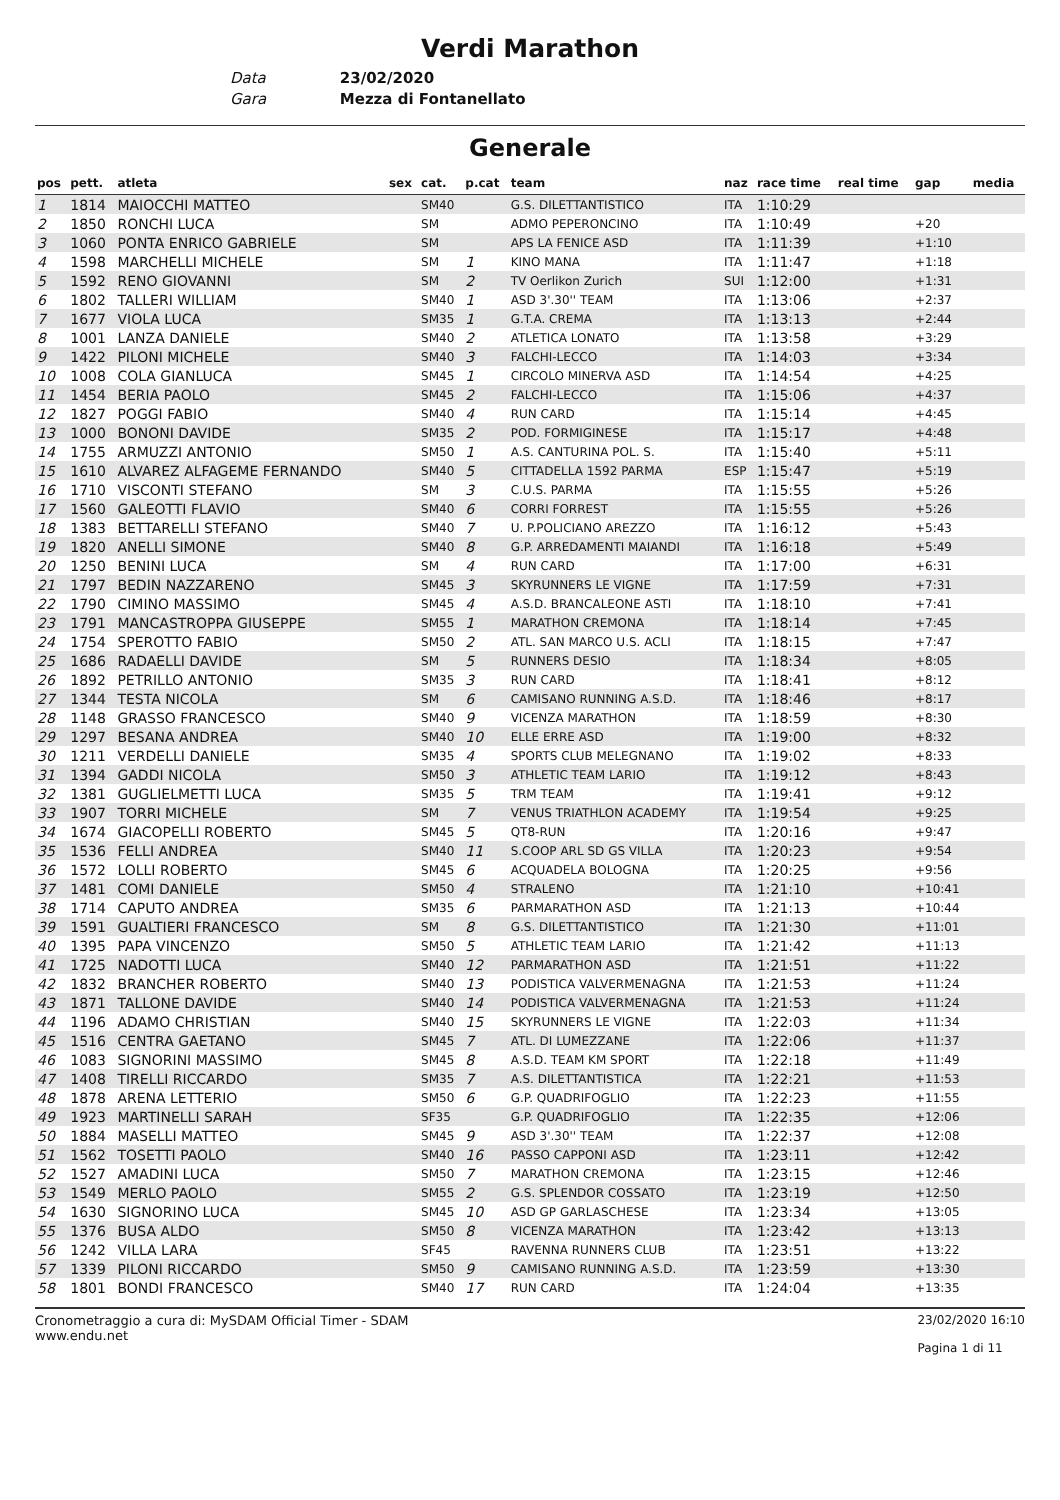Verdi Marathon
Data 23/02/2020
Gara Mezza di Fontanellato
Generale
| pos | pett. | atleta | sex | cat. | p.cat | team | naz | race time | real time | gap | media |
| --- | --- | --- | --- | --- | --- | --- | --- | --- | --- | --- | --- |
| 1 | 1814 | MAIOCCHI MATTEO | | SM40 | | G.S. DILETTANTISTICO | ITA | 1:10:29 | | | |
| 2 | 1850 | RONCHI LUCA | | SM | | ADMO PEPERONCINO | ITA | 1:10:49 | | +20 | |
| 3 | 1060 | PONTA ENRICO GABRIELE | | SM | | APS LA FENICE ASD | ITA | 1:11:39 | | +1:10 | |
| 4 | 1598 | MARCHELLI MICHELE | | SM | 1 | KINO MANA | ITA | 1:11:47 | | +1:18 | |
| 5 | 1592 | RENO GIOVANNI | | SM | 2 | TV Oerlikon Zurich | SUI | 1:12:00 | | +1:31 | |
| 6 | 1802 | TALLERI WILLIAM | | SM40 | 1 | ASD 3'.30'' TEAM | ITA | 1:13:06 | | +2:37 | |
| 7 | 1677 | VIOLA LUCA | | SM35 | 1 | G.T.A. CREMA | ITA | 1:13:13 | | +2:44 | |
| 8 | 1001 | LANZA DANIELE | | SM40 | 2 | ATLETICA LONATO | ITA | 1:13:58 | | +3:29 | |
| 9 | 1422 | PILONI MICHELE | | SM40 | 3 | FALCHI-LECCO | ITA | 1:14:03 | | +3:34 | |
| 10 | 1008 | COLA GIANLUCA | | SM45 | 1 | CIRCOLO MINERVA ASD | ITA | 1:14:54 | | +4:25 | |
| 11 | 1454 | BERIA PAOLO | | SM45 | 2 | FALCHI-LECCO | ITA | 1:15:06 | | +4:37 | |
| 12 | 1827 | POGGI FABIO | | SM40 | 4 | RUN CARD | ITA | 1:15:14 | | +4:45 | |
| 13 | 1000 | BONONI DAVIDE | | SM35 | 2 | POD. FORMIGINESE | ITA | 1:15:17 | | +4:48 | |
| 14 | 1755 | ARMUZZI ANTONIO | | SM50 | 1 | A.S. CANTURINA POL. S. | ITA | 1:15:40 | | +5:11 | |
| 15 | 1610 | ALVAREZ ALFAGEME FERNANDO | | SM40 | 5 | CITTADELLA 1592 PARMA | ESP | 1:15:47 | | +5:19 | |
| 16 | 1710 | VISCONTI STEFANO | | SM | 3 | C.U.S. PARMA | ITA | 1:15:55 | | +5:26 | |
| 17 | 1560 | GALEOTTI FLAVIO | | SM40 | 6 | CORRI FORREST | ITA | 1:15:55 | | +5:26 | |
| 18 | 1383 | BETTARELLI STEFANO | | SM40 | 7 | U. P.POLICIANO AREZZO | ITA | 1:16:12 | | +5:43 | |
| 19 | 1820 | ANELLI SIMONE | | SM40 | 8 | G.P. ARREDAMENTI MAIANDI | ITA | 1:16:18 | | +5:49 | |
| 20 | 1250 | BENINI LUCA | | SM | 4 | RUN CARD | ITA | 1:17:00 | | +6:31 | |
| 21 | 1797 | BEDIN NAZZARENO | | SM45 | 3 | SKYRUNNERS LE VIGNE | ITA | 1:17:59 | | +7:31 | |
| 22 | 1790 | CIMINO MASSIMO | | SM45 | 4 | A.S.D. BRANCALEONE ASTI | ITA | 1:18:10 | | +7:41 | |
| 23 | 1791 | MANCASTROPPA GIUSEPPE | | SM55 | 1 | MARATHON CREMONA | ITA | 1:18:14 | | +7:45 | |
| 24 | 1754 | SPEROTTO FABIO | | SM50 | 2 | ATL. SAN MARCO U.S. ACLI | ITA | 1:18:15 | | +7:47 | |
| 25 | 1686 | RADAELLI DAVIDE | | SM | 5 | RUNNERS DESIO | ITA | 1:18:34 | | +8:05 | |
| 26 | 1892 | PETRILLO ANTONIO | | SM35 | 3 | RUN CARD | ITA | 1:18:41 | | +8:12 | |
| 27 | 1344 | TESTA NICOLA | | SM | 6 | CAMISANO RUNNING A.S.D. | ITA | 1:18:46 | | +8:17 | |
| 28 | 1148 | GRASSO FRANCESCO | | SM40 | 9 | VICENZA MARATHON | ITA | 1:18:59 | | +8:30 | |
| 29 | 1297 | BESANA ANDREA | | SM40 | 10 | ELLE ERRE ASD | ITA | 1:19:00 | | +8:32 | |
| 30 | 1211 | VERDELLI DANIELE | | SM35 | 4 | SPORTS CLUB MELEGNANO | ITA | 1:19:02 | | +8:33 | |
| 31 | 1394 | GADDI NICOLA | | SM50 | 3 | ATHLETIC TEAM LARIO | ITA | 1:19:12 | | +8:43 | |
| 32 | 1381 | GUGLIELMETTI LUCA | | SM35 | 5 | TRM TEAM | ITA | 1:19:41 | | +9:12 | |
| 33 | 1907 | TORRI MICHELE | | SM | 7 | VENUS TRIATHLON ACADEMY | ITA | 1:19:54 | | +9:25 | |
| 34 | 1674 | GIACOPELLI ROBERTO | | SM45 | 5 | QT8-RUN | ITA | 1:20:16 | | +9:47 | |
| 35 | 1536 | FELLI ANDREA | | SM40 | 11 | S.COOP ARL SD GS VILLA | ITA | 1:20:23 | | +9:54 | |
| 36 | 1572 | LOLLI ROBERTO | | SM45 | 6 | ACQUADELA BOLOGNA | ITA | 1:20:25 | | +9:56 | |
| 37 | 1481 | COMI DANIELE | | SM50 | 4 | STRALENO | ITA | 1:21:10 | | +10:41 | |
| 38 | 1714 | CAPUTO ANDREA | | SM35 | 6 | PARMARATHON ASD | ITA | 1:21:13 | | +10:44 | |
| 39 | 1591 | GUALTIERI FRANCESCO | | SM | 8 | G.S. DILETTANTISTICO | ITA | 1:21:30 | | +11:01 | |
| 40 | 1395 | PAPA VINCENZO | | SM50 | 5 | ATHLETIC TEAM LARIO | ITA | 1:21:42 | | +11:13 | |
| 41 | 1725 | NADOTTI LUCA | | SM40 | 12 | PARMARATHON ASD | ITA | 1:21:51 | | +11:22 | |
| 42 | 1832 | BRANCHER ROBERTO | | SM40 | 13 | PODISTICA VALVERMENAGNA | ITA | 1:21:53 | | +11:24 | |
| 43 | 1871 | TALLONE DAVIDE | | SM40 | 14 | PODISTICA VALVERMENAGNA | ITA | 1:21:53 | | +11:24 | |
| 44 | 1196 | ADAMO CHRISTIAN | | SM40 | 15 | SKYRUNNERS LE VIGNE | ITA | 1:22:03 | | +11:34 | |
| 45 | 1516 | CENTRA GAETANO | | SM45 | 7 | ATL. DI LUMEZZANE | ITA | 1:22:06 | | +11:37 | |
| 46 | 1083 | SIGNORINI MASSIMO | | SM45 | 8 | A.S.D. TEAM KM SPORT | ITA | 1:22:18 | | +11:49 | |
| 47 | 1408 | TIRELLI RICCARDO | | SM35 | 7 | A.S. DILETTANTISTICA | ITA | 1:22:21 | | +11:53 | |
| 48 | 1878 | ARENA LETTERIO | | SM50 | 6 | G.P. QUADRIFOGLIO | ITA | 1:22:23 | | +11:55 | |
| 49 | 1923 | MARTINELLI SARAH | | SF35 | | G.P. QUADRIFOGLIO | ITA | 1:22:35 | | +12:06 | |
| 50 | 1884 | MASELLI MATTEO | | SM45 | 9 | ASD 3'.30'' TEAM | ITA | 1:22:37 | | +12:08 | |
| 51 | 1562 | TOSETTI PAOLO | | SM40 | 16 | PASSO CAPPONI ASD | ITA | 1:23:11 | | +12:42 | |
| 52 | 1527 | AMADINI LUCA | | SM50 | 7 | MARATHON CREMONA | ITA | 1:23:15 | | +12:46 | |
| 53 | 1549 | MERLO PAOLO | | SM55 | 2 | G.S. SPLENDOR COSSATO | ITA | 1:23:19 | | +12:50 | |
| 54 | 1630 | SIGNORINO LUCA | | SM45 | 10 | ASD GP GARLASCHESE | ITA | 1:23:34 | | +13:05 | |
| 55 | 1376 | BUSA ALDO | | SM50 | 8 | VICENZA MARATHON | ITA | 1:23:42 | | +13:13 | |
| 56 | 1242 | VILLA LARA | | SF45 | | RAVENNA RUNNERS CLUB | ITA | 1:23:51 | | +13:22 | |
| 57 | 1339 | PILONI RICCARDO | | SM50 | 9 | CAMISANO RUNNING A.S.D. | ITA | 1:23:59 | | +13:30 | |
| 58 | 1801 | BONDI FRANCESCO | | SM40 | 17 | RUN CARD | ITA | 1:24:04 | | +13:35 | |
Cronometraggio a cura di: MySDAM Official Timer - SDAM
www.endu.net
23/02/2020 16:10
Pagina 1 di 11